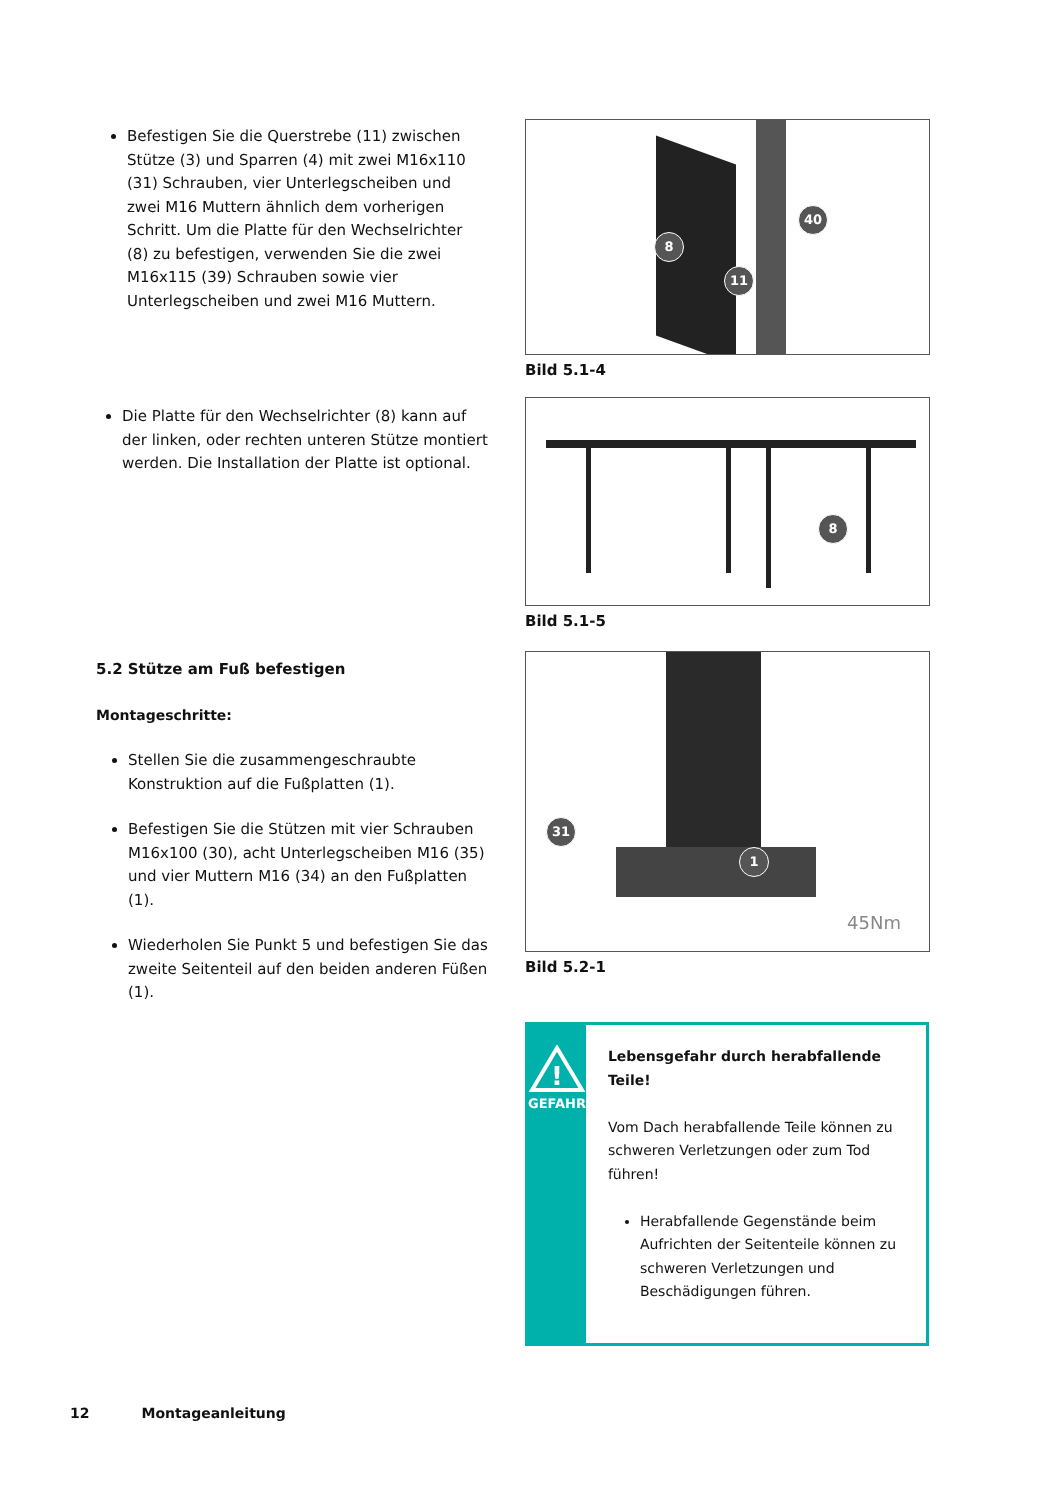Befestigen Sie die Querstrebe (11) zwischen Stütze (3) und Sparren (4) mit zwei M16x110 (31) Schrauben, vier Unterlegscheiben und zwei M16 Muttern ähnlich dem vorherigen Schritt. Um die Platte für den Wechselrichter (8) zu befestigen, verwenden Sie die zwei M16x115 (39) Schrauben sowie vier Unterlegscheiben und zwei M16 Muttern.
Die Platte für den Wechselrichter (8) kann auf der linken, oder rechten unteren Stütze montiert werden. Die Installation der Platte ist optional.
5.2 Stütze am Fuß befestigen
Montageschritte:
Stellen Sie die zusammengeschraubte Konstruktion auf die Fußplatten (1).
Befestigen Sie die Stützen mit vier Schrauben M16x100 (30), acht Unterlegscheiben M16 (35) und vier Muttern M16 (34) an den Fußplatten (1).
Wiederholen Sie Punkt 5 und befestigen Sie das zweite Seitenteil auf den beiden anderen Füßen (1).
8
11
40
Bild 5.1-4
8
Bild 5.1-5
31
1
45Nm
Bild 5.2-1
!
GEFAHR
Lebensgefahr durch herabfallende Teile!
Vom Dach herabfallende Teile können zu schweren Verletzungen oder zum Tod führen!
Herabfallende Gegenstände beim Aufrichten der Seitenteile können zu schweren Verletzungen und Beschädigungen führen.
12 Montageanleitung